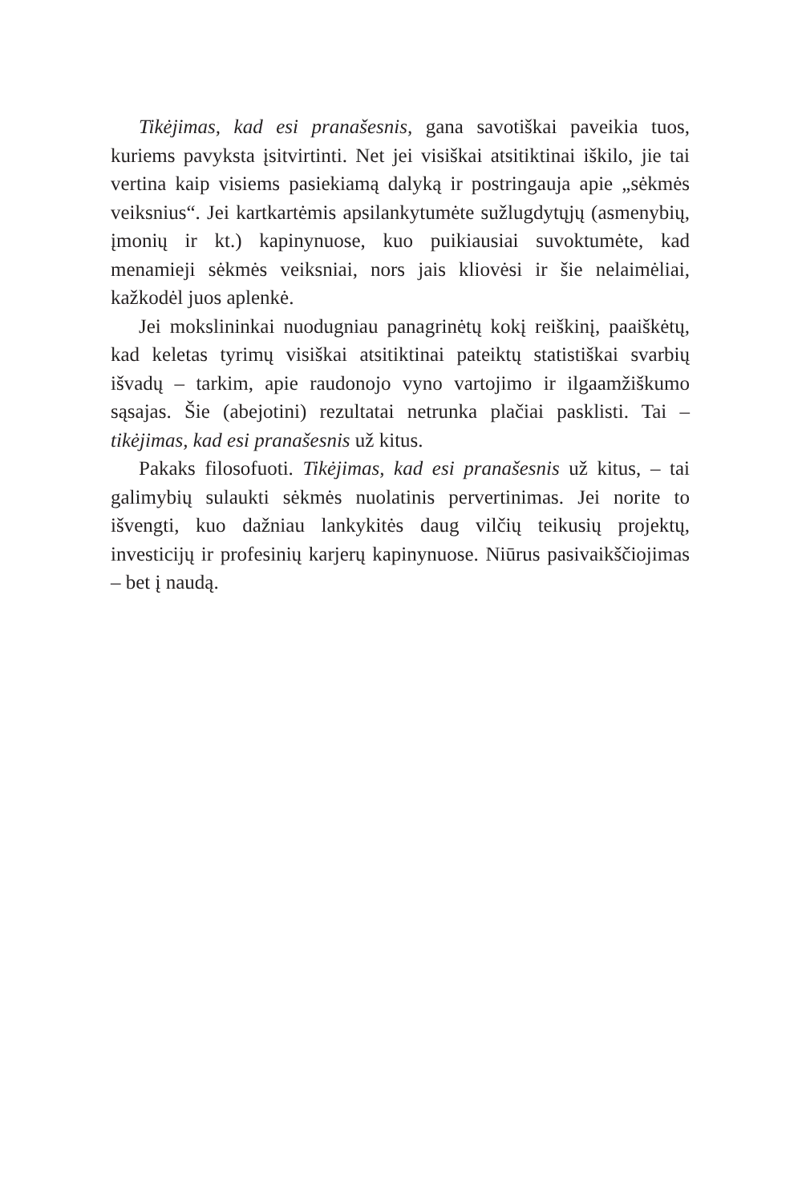Tikėjimas, kad esi pranašesnis, gana savotiškai paveikia tuos, kuriems pavyksta įsitvirtinti. Net jei visiškai atsitiktinai iškilo, jie tai vertina kaip visiems pasiekiamą dalyką ir postringauja apie „sėkmės veiksnius“. Jei kartkartėmis apsilankytumėte sužlugdytųjų (asmenybių, įmonių ir kt.) kapinynuose, kuo puikiausiai suvoktumėte, kad menamieji sėkmės veiksniai, nors jais kliovėsi ir šie nelaimėliai, kažkodėl juos aplenkė.
Jei mokslininkai nuodugniau panagrinėtų kokį reiškinį, paaiškėtų, kad keletas tyrimų visiškai atsitiktinai pateiktų statistiškai svarbių išvadų – tarkim, apie raudonojo vyno vartojimo ir ilgaamžiškumo sąsajas. Šie (abejotini) rezultatai netrunka plačiai pasklisti. Tai – tikėjimas, kad esi pranašesnis už kitus.
Pakaks filosofuoti. Tikėjimas, kad esi pranašesnis už kitus, – tai galimybių sulaukti sėkmės nuolatinis pervertinimas. Jei norite to išvengti, kuo dažniau lankykitės daug vilčių teikusių projektų, investicijų ir profesinių karjerų kapinynuose. Niūrus pasivaikščiojimas – bet į naudą.